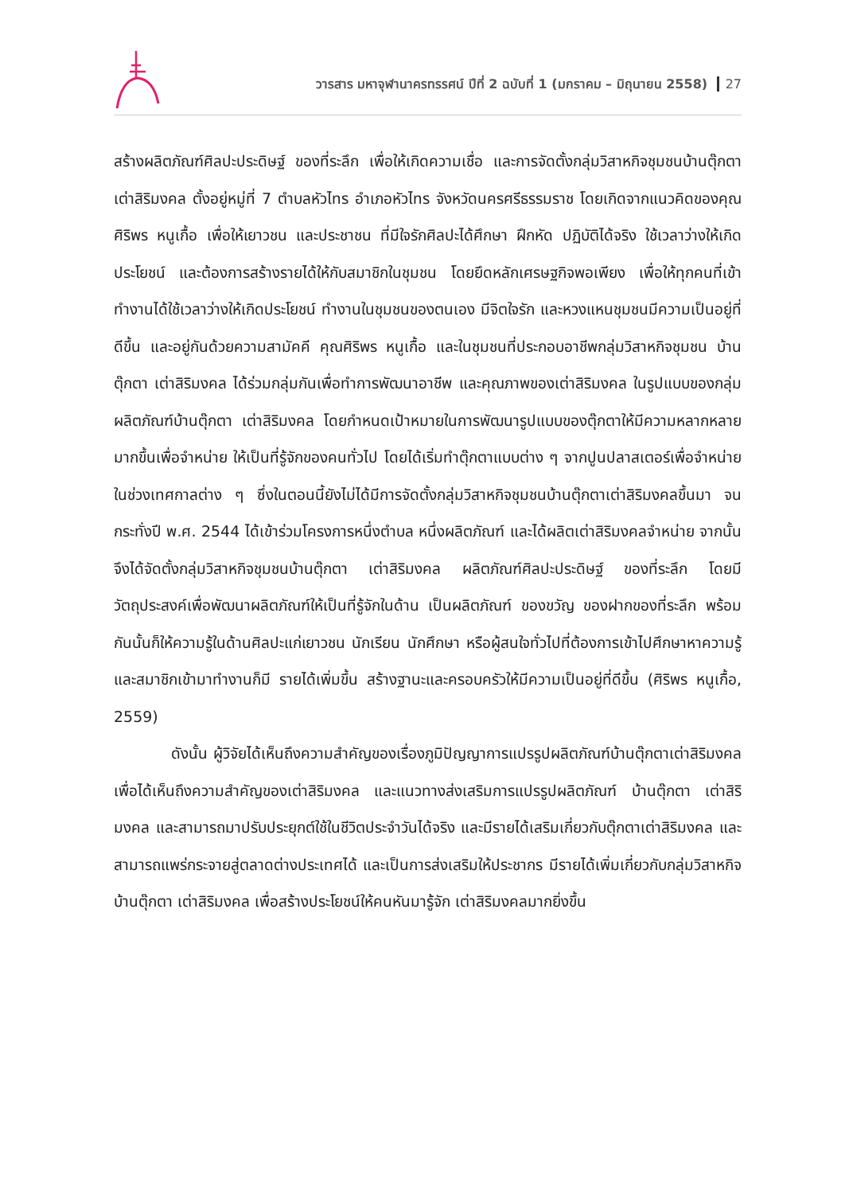วารสาร มหาจุฬานาครทรรศน์ ปีที่ 2 ฉบับที่ 1 (มกราคม – มิถุนายน 2558) 27
สร้างผลิตภัณฑ์ศิลปะประดิษฐ์ ของที่ระลึก เพื่อให้เกิดความเชื่อ และการจัดตั้งกลุ่มวิสาหกิจชุมชนบ้านตุ๊กตา เต่าสิริมงคล ตั้งอยู่หมู่ที่ 7 ตำบลหัวไทร อำเภอหัวไทร จังหวัดนครศรีธรรมราช โดยเกิดจากแนวคิดของคุณศิริพร หนูเกื้อ เพื่อให้เยาวชน และประชาชน ที่มีใจรักศิลปะได้ศึกษา ฝึกหัด ปฏิบัติได้จริง ใช้เวลาว่างให้เกิดประโยชน์ และต้องการสร้างรายได้ให้กับสมาชิกในชุมชน โดยยึดหลักเศรษฐกิจพอเพียง เพื่อให้ทุกคนที่เข้าทำงานได้ใช้เวลาว่างให้เกิดประโยชน์ ทำงานในชุมชนของตนเอง มีจิตใจรัก และหวงแหนชุมชนมีความเป็นอยู่ที่ดีขึ้น และอยู่กันด้วยความสามัคคี คุณศิริพร หนูเกื้อ และในชุมชนที่ประกอบอาชีพกลุ่มวิสาหกิจชุมชน บ้านตุ๊กตา เต่าสิริมงคล ได้ร่วมกลุ่มกันเพื่อทำการพัฒนาอาชีพ และคุณภาพของเต่าสิริมงคล ในรูปแบบของกลุ่มผลิตภัณฑ์บ้านตุ๊กตา เต่าสิริมงคล โดยกำหนดเป้าหมายในการพัฒนารูปแบบของตุ๊กตาให้มีความหลากหลายมากขึ้นเพื่อจำหน่าย ให้เป็นที่รู้จักของคนทั่วไป โดยได้เริ่มทำตุ๊กตาแบบต่าง ๆ จากปูนปลาสเตอร์เพื่อจำหน่ายในช่วงเทศกาลต่าง ๆ ซึ่งในตอนนี้ยังไม่ได้มีการจัดตั้งกลุ่มวิสาหกิจชุมชนบ้านตุ๊กตาเต่าสิริมงคลขึ้นมา จนกระทั่งปี พ.ศ. 2544 ได้เข้าร่วมโครงการหนึ่งตำบล หนึ่งผลิตภัณฑ์ และได้ผลิตเต่าสิริมงคลจำหน่าย จากนั้นจึงได้จัดตั้งกลุ่มวิสาหกิจชุมชนบ้านตุ๊กตา เต่าสิริมงคล ผลิตภัณฑ์ศิลปะประดิษฐ์ ของที่ระลึก โดยมีวัตถุประสงค์เพื่อพัฒนาผลิตภัณฑ์ให้เป็นที่รู้จักในด้าน เป็นผลิตภัณฑ์ ของขวัญ ของฝากของที่ระลึก พร้อมกันนั้นก็ให้ความรู้ในด้านศิลปะแก่เยาวชน นักเรียน นักศึกษา หรือผู้สนใจทั่วไปที่ต้องการเข้าไปศึกษาหาความรู้ และสมาชิกเข้ามาทำงานก็มี รายได้เพิ่มขึ้น สร้างฐานะและครอบครัวให้มีความเป็นอยู่ที่ดีขึ้น (ศิริพร หนูเกื้อ, 2559)
ดังนั้น ผู้วิจัยได้เห็นถึงความสำคัญของเรื่องภูมิปัญญาการแปรรูปผลิตภัณฑ์บ้านตุ๊กตาเต่าสิริมงคล เพื่อได้เห็นถึงความสำคัญของเต่าสิริมงคล และแนวทางส่งเสริมการแปรรูปผลิตภัณฑ์ บ้านตุ๊กตา เต่าสิริมงคล และสามารถมาปรับประยุกต์ใช้ในชีวิตประจำวันได้จริง และมีรายได้เสริมเกี่ยวกับตุ๊กตาเต่าสิริมงคล และสามารถแพร่กระจายสู่ตลาดต่างประเทศได้ และเป็นการส่งเสริมให้ประชากร มีรายได้เพิ่มเกี่ยวกับกลุ่มวิสาหกิจบ้านตุ๊กตา เต่าสิริมงคล เพื่อสร้างประโยชน์ให้คนหันมารู้จัก เต่าสิริมงคลมากยิ่งขึ้น